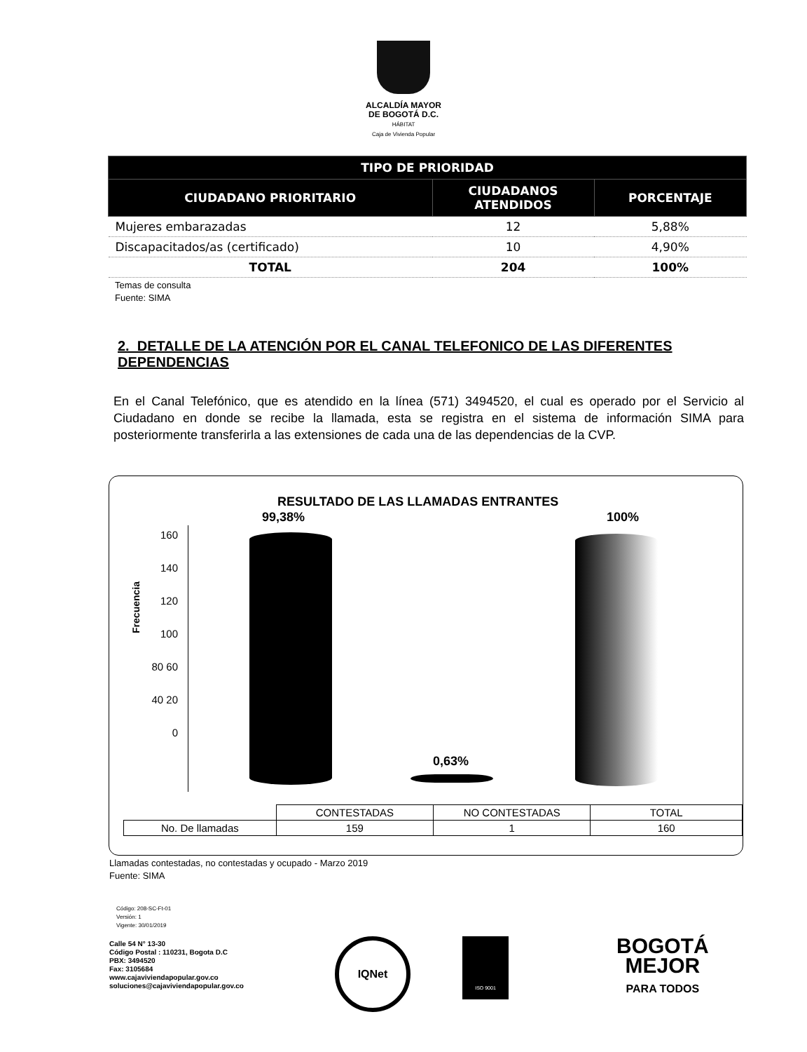ALCALDÍA MAYOR
DE BOGOTÁ D.C.
HÁBITAT
Caja de Vivienda Popular
| TIPO DE PRIORIDAD | | |
| --- | --- | --- |
| CIUDADANO PRIORITARIO | CIUDADANOS ATENDIDOS | PORCENTAJE |
| Mujeres embarazadas | 12 | 5,88% |
| Discapacitados/as (certificado) | 10 | 4,90% |
| TOTAL | 204 | 100% |
Temas de consulta
Fuente: SIMA
2. DETALLE DE LA ATENCIÓN POR EL CANAL TELEFONICO DE LAS DIFERENTES DEPENDENCIAS
En el Canal Telefónico, que es atendido en la línea (571) 3494520, el cual es operado por el Servicio al Ciudadano en donde se recibe la llamada, esta se registra en el sistema de información SIMA para posteriormente transferirla a las extensiones de cada una de las dependencias de la CVP.
RESULTADO DE LAS LLAMADAS ENTRANTES
99,38% 100%
0,63%
Frecuencia
160 140 120 100 80 60 40 20 0
| | CONTESTADAS | NO CONTESTADAS | TOTAL |
| No. De llamadas | 159 | 1 | 160 |
Llamadas contestadas, no contestadas y ocupado - Marzo 2019
Fuente: SIMA
Código: 208-SC-Ft-01
Versión: 1
Vigente: 30/01/2019
Calle 54 N° 13-30
Código Postal : 110231, Bogota D.C
PBX: 3494520
Fax: 3105684
www.cajaviviendapopular.gov.co
soluciones@cajaviviendapopular.gov.co
IQNet ISO 9001
BOGOTÁ
MEJOR
PARA TODOS